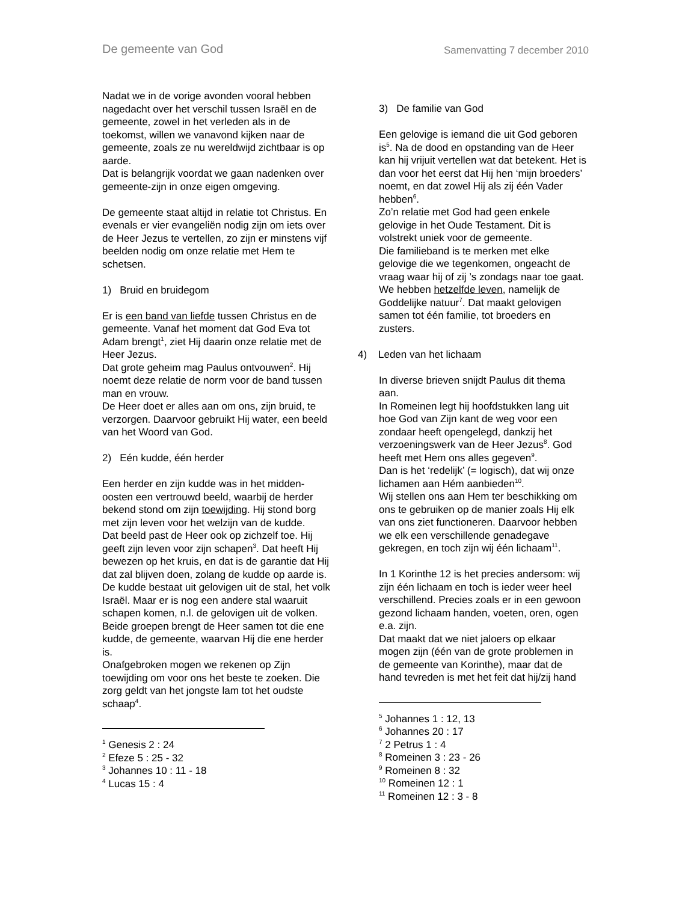De gemeente van God
Samenvatting 7 december 2010
Nadat we in de vorige avonden vooral hebben nagedacht over het verschil tussen Israël en de gemeente, zowel in het verleden als in de toekomst, willen we vanavond kijken naar de gemeente, zoals ze nu wereldwijd zichtbaar is op aarde.
Dat is belangrijk voordat we gaan nadenken over gemeente-zijn in onze eigen omgeving.
De gemeente staat altijd in relatie tot Christus. En evenals er vier evangeliën nodig zijn om iets over de Heer Jezus te vertellen, zo zijn er minstens vijf beelden nodig om onze relatie met Hem te schetsen.
1) Bruid en bruidegom
Er is een band van liefde tussen Christus en de gemeente. Vanaf het moment dat God Eva tot Adam brengt<sup>1</sup>, ziet Hij daarin onze relatie met de Heer Jezus.
Dat grote geheim mag Paulus ontvouwen<sup>2</sup>. Hij noemt deze relatie de norm voor de band tussen man en vrouw.
De Heer doet er alles aan om ons, zijn bruid, te verzorgen. Daarvoor gebruikt Hij water, een beeld van het Woord van God.
2) Eén kudde, één herder
Een herder en zijn kudde was in het midden-oosten een vertrouwd beeld, waarbij de herder bekend stond om zijn toewijding. Hij stond borg met zijn leven voor het welzijn van de kudde.
Dat beeld past de Heer ook op zichzelf toe. Hij geeft zijn leven voor zijn schapen<sup>3</sup>. Dat heeft Hij bewezen op het kruis, en dat is de garantie dat Hij dat zal blijven doen, zolang de kudde op aarde is.
De kudde bestaat uit gelovigen uit de stal, het volk Israël. Maar er is nog een andere stal waaruit schapen komen, n.l. de gelovigen uit de volken. Beide groepen brengt de Heer samen tot die ene kudde, de gemeente, waarvan Hij die ene herder is.
Onafgebroken mogen we rekenen op Zijn toewijding om voor ons het beste te zoeken. Die zorg geldt van het jongste lam tot het oudste schaap<sup>4</sup>.
<sup>1</sup> Genesis 2 : 24
<sup>2</sup> Efeze 5 : 25 - 32
<sup>3</sup> Johannes 10 : 11 - 18
<sup>4</sup> Lucas 15 : 4
3) De familie van God
Een gelovige is iemand die uit God geboren is<sup>5</sup>. Na de dood en opstanding van de Heer kan hij vrijuit vertellen wat dat betekent. Het is dan voor het eerst dat Hij hen ‘mijn broeders’ noemt, en dat zowel Hij als zij één Vader hebben<sup>6</sup>.
Zo’n relatie met God had geen enkele gelovige in het Oude Testament. Dit is volstrekt uniek voor de gemeente.
Die familieband is te merken met elke gelovige die we tegenkomen, ongeacht de vraag waar hij of zij ’s zondags naar toe gaat.
We hebben hetzelfde leven, namelijk de Goddelijke natuur<sup>7</sup>. Dat maakt gelovigen samen tot één familie, tot broeders en zusters.
4) Leden van het lichaam
In diverse brieven snijdt Paulus dit thema aan.
In Romeinen legt hij hoofdstukken lang uit hoe God van Zijn kant de weg voor een zondaar heeft opengelegd, dankzij het verzoeningswerk van de Heer Jezus<sup>8</sup>. God heeft met Hem ons alles gegeven<sup>9</sup>.
Dan is het ‘redelijk’ (= logisch), dat wij onze lichamen aan Hém aanbieden<sup>10</sup>.
Wij stellen ons aan Hem ter beschikking om ons te gebruiken op de manier zoals Hij elk van ons ziet functioneren. Daarvoor hebben we elk een verschillende genadegave gekregen, en toch zijn wij één lichaam<sup>11</sup>.
In 1 Korinthe 12 is het precies andersom: wij zijn één lichaam en toch is ieder weer heel verschillend. Precies zoals er in een gewoon gezond lichaam handen, voeten, oren, ogen e.a. zijn.
Dat maakt dat we niet jaloers op elkaar mogen zijn (één van de grote problemen in de gemeente van Korinthe), maar dat de hand tevreden is met het feit dat hij/zij hand
<sup>5</sup> Johannes 1 : 12, 13
<sup>6</sup> Johannes 20 : 17
<sup>7</sup> 2 Petrus 1 : 4
<sup>8</sup> Romeinen 3 : 23 - 26
<sup>9</sup> Romeinen 8 : 32
<sup>10</sup> Romeinen 12 : 1
<sup>11</sup> Romeinen 12 : 3 - 8